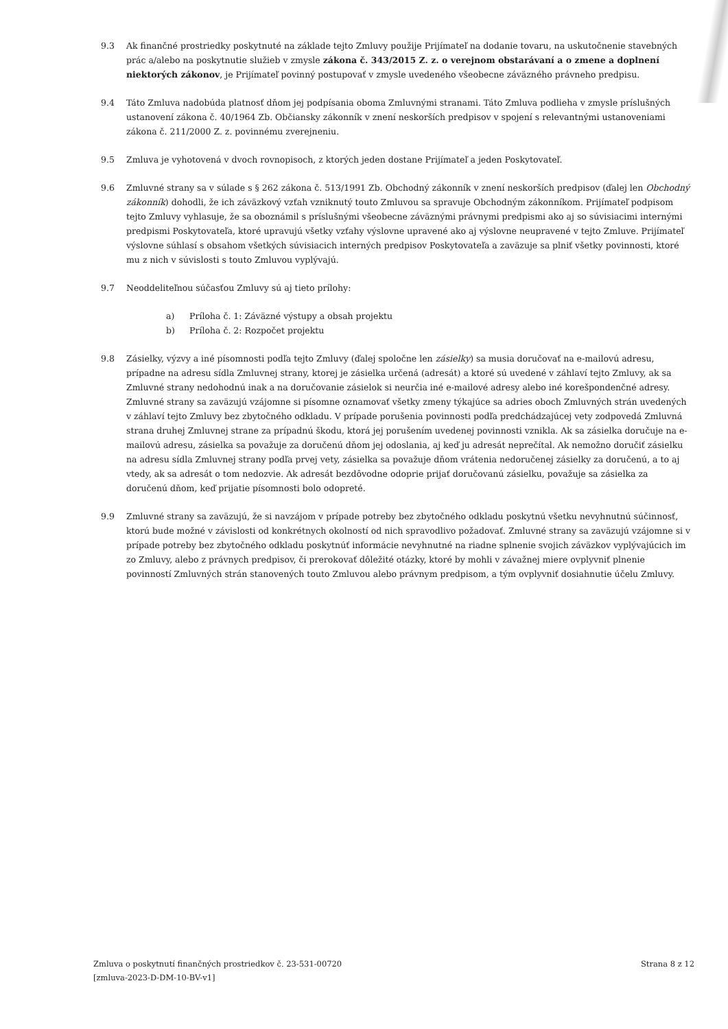9.3 Ak finančné prostriedky poskytnuté na základe tejto Zmluvy použije Prijímateľ na dodanie tovaru, na uskutočnenie stavebných prác a/alebo na poskytnutie služieb v zmysle zákona č. 343/2015 Z. z. o verejnom obstarávaní a o zmene a doplnení niektorých zákonov, je Prijímateľ povinný postupovať v zmysle uvedeného všeobecne záväzného právneho predpisu.
9.4 Táto Zmluva nadobúda platnosť dňom jej podpísania oboma Zmluvnými stranami. Táto Zmluva podlieha v zmysle príslušných ustanovení zákona č. 40/1964 Zb. Občiansky zákonník v znení neskorších predpisov v spojení s relevantnými ustanoveniami zákona č. 211/2000 Z. z. povinnému zverejneniu.
9.5 Zmluva je vyhotovená v dvoch rovnopisoch, z ktorých jeden dostane Prijímateľ a jeden Poskytovateľ.
9.6 Zmluvné strany sa v súlade s § 262 zákona č. 513/1991 Zb. Obchodný zákonník v znení neskorších predpisov (ďalej len Obchodný zákonník) dohodli, že ich záväzkový vzťah vzniknutý touto Zmluvou sa spravuje Obchodným zákonníkom. Prijímateľ podpisom tejto Zmluvy vyhlasuje, že sa oboznámil s príslušnými všeobecne záväznými právnymi predpismi ako aj so súvisiacimi internými predpismi Poskytovateľa, ktoré upravujú všetky vzťahy výslovne upravené ako aj výslovne neupravené v tejto Zmluve. Prijímateľ výslovne súhlasí s obsahom všetkých súvisiacich interných predpisov Poskytovateľa a zaväzuje sa plniť všetky povinnosti, ktoré mu z nich v súvislosti s touto Zmluvou vyplývajú.
9.7 Neoddeliteľnou súčasťou Zmluvy sú aj tieto prílohy:
a) Príloha č. 1: Záväzné výstupy a obsah projektu
b) Príloha č. 2: Rozpočet projektu
9.8 Zásielky, výzvy a iné písomnosti podľa tejto Zmluvy (ďalej spoločne len zásielky) sa musia doručovať na e-mailovú adresu, prípadne na adresu sídla Zmluvnej strany, ktorej je zásielka určená (adresát) a ktoré sú uvedené v záhlaví tejto Zmluvy, ak sa Zmluvné strany nedohodnú inak a na doručovanie zásielok si neurčia iné e-mailové adresy alebo iné korešpondenčné adresy. Zmluvné strany sa zaväzujú vzájomne si písomne oznamovať všetky zmeny týkajúce sa adries oboch Zmluvných strán uvedených v záhlaví tejto Zmluvy bez zbytočného odkladu. V prípade porušenia povinnosti podľa predchádzajúcej vety zodpovedá Zmluvná strana druhej Zmluvnej strane za prípadnú škodu, ktorá jej porušením uvedenej povinnosti vznikla. Ak sa zásielka doručuje na e-mailovú adresu, zásielka sa považuje za doručenú dňom jej odoslania, aj keď ju adresát neprečítal. Ak nemožno doručiť zásielku na adresu sídla Zmluvnej strany podľa prvej vety, zásielka sa považuje dňom vrátenia nedoručenej zásielky za doručenú, a to aj vtedy, ak sa adresát o tom nedozvie. Ak adresát bezdôvodne odoprie prijať doručovanú zásielku, považuje sa zásielka za doručenú dňom, keď prijatie písomnosti bolo odopreté.
9.9 Zmluvné strany sa zaväzujú, že si navzájom v prípade potreby bez zbytočného odkladu poskytnú všetku nevyhnutnú súčinnosť, ktorú bude možné v závislosti od konkrétnych okolností od nich spravodlivo požadovať. Zmluvné strany sa zaväzujú vzájomne si v prípade potreby bez zbytočného odkladu poskytnúť informácie nevyhnutné na riadne splnenie svojich záväzkov vyplývajúcich im zo Zmluvy, alebo z právnych predpisov, či prerokovať dôležité otázky, ktoré by mohli v závažnej miere ovplyvniť plnenie povinností Zmluvných strán stanovených touto Zmluvou alebo právnym predpisom, a tým ovplyvniť dosiahnutie účelu Zmluvy.
Zmluva o poskytnutí finančných prostriedkov č. 23-531-00720
[zmluva-2023-D-DM-10-BV-v1]
Strana 8 z 12